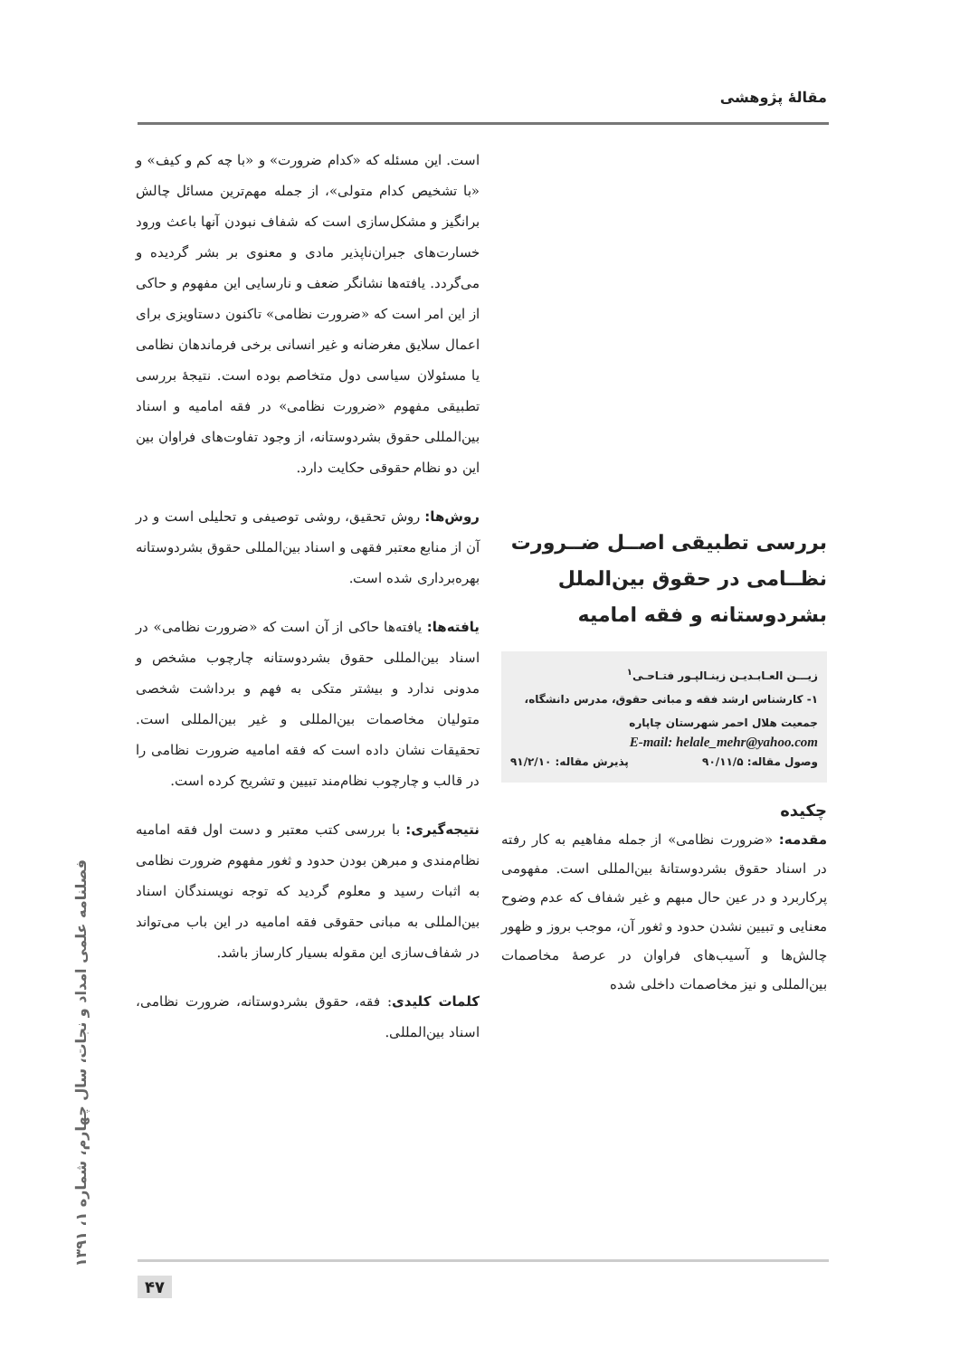مقالهٔ پژوهشی
بررسی تطبیقی اصــل ضــرورت نظــامی در حقوق بین‌الملل بشردوستانه و فقه امامیه
زیـــن العـابـدیـن زینـالپـور فتـاحـی<sup>۱</sup>
۱- کارشناس ارشد فقه و مبانی حقوق، مدرس دانشگاه، جمعیت هلال احمر شهرستان چاپاره
E-mail: helale_mehr@yahoo.com
وصول مقاله: ۹۰/۱۱/۵ پذیرش مقاله: ۹۱/۲/۱۰
چکیده
مقدمه: «ضرورت نظامی» از جمله مفاهیم به کار رفته در اسناد حقوق بشردوستانهٔ بین‌المللی است. مفهومی پرکاربرد و در عین حال مبهم و غیر شفاف که عدم وضوح معنایی و تبیین نشدن حدود و ثغور آن، موجب بروز و ظهور چالش‌ها و آسیب‌های فراوان در عرصهٔ مخاصمات بین‌المللی و نیز مخاصمات داخلی شده
است. این مسئله که «کدام ضرورت» و «با چه کم و کیف» و «با تشخیص کدام متولی»، از جمله مهم‌ترین مسائل چالش برانگیز و مشکل‌سازی است که شفاف نبودن آنها باعث ورود خسارت‌های جبران‌ناپذیر مادی و معنوی بر بشر گردیده و می‌گردد. یافته‌ها نشانگر ضعف و نارسایی این مفهوم و حاکی از این امر است که «ضرورت نظامی» تاکنون دستاویزی برای اعمال سلایق مغرضانه و غیر انسانی برخی فرماندهان نظامی یا مسئولان سیاسی دول متخاصم بوده است. نتیجهٔ بررسی تطبیقی مفهوم «ضرورت نظامی» در فقه امامیه و اسناد بین‌المللی حقوق بشردوستانه، از وجود تفاوت‌های فراوان بین این دو نظام حقوقی حکایت دارد.
روش‌ها: روش تحقیق، روشی توصیفی و تحلیلی است و در آن از منابع معتبر فقهی و اسناد بین‌المللی حقوق بشردوستانه بهره‌برداری شده است.
یافته‌ها: یافته‌ها حاکی از آن است که «ضرورت نظامی» در اسناد بین‌المللی حقوق بشردوستانه چارچوب مشخص و مدونی ندارد و بیشتر متکی به فهم و برداشت شخصی متولیان مخاصمات بین‌المللی و غیر بین‌المللی است. تحقیقات نشان داده است که فقه امامیه ضرورت نظامی را در قالب و چارچوب نظام‌مند تبیین و تشریح کرده است.
نتیجه‌گیری: با بررسی کتب معتبر و دست اول فقه امامیه نظام‌مندی و مبرهن بودن حدود و ثغور مفهوم ضرورت نظامی به اثبات رسید و معلوم گردید که توجه نویسندگان اسناد بین‌المللی به مبانی حقوقی فقه امامیه در این باب می‌تواند در شفاف‌سازی این مقوله بسیار کارساز باشد.
کلمات کلیدی: فقه، حقوق بشردوستانه، ضرورت نظامی، اسناد بین‌المللی.
فصلنامه علمی امداد و نجات، سال چهارم، شماره ۱، ۱۳۹۱
۴۷